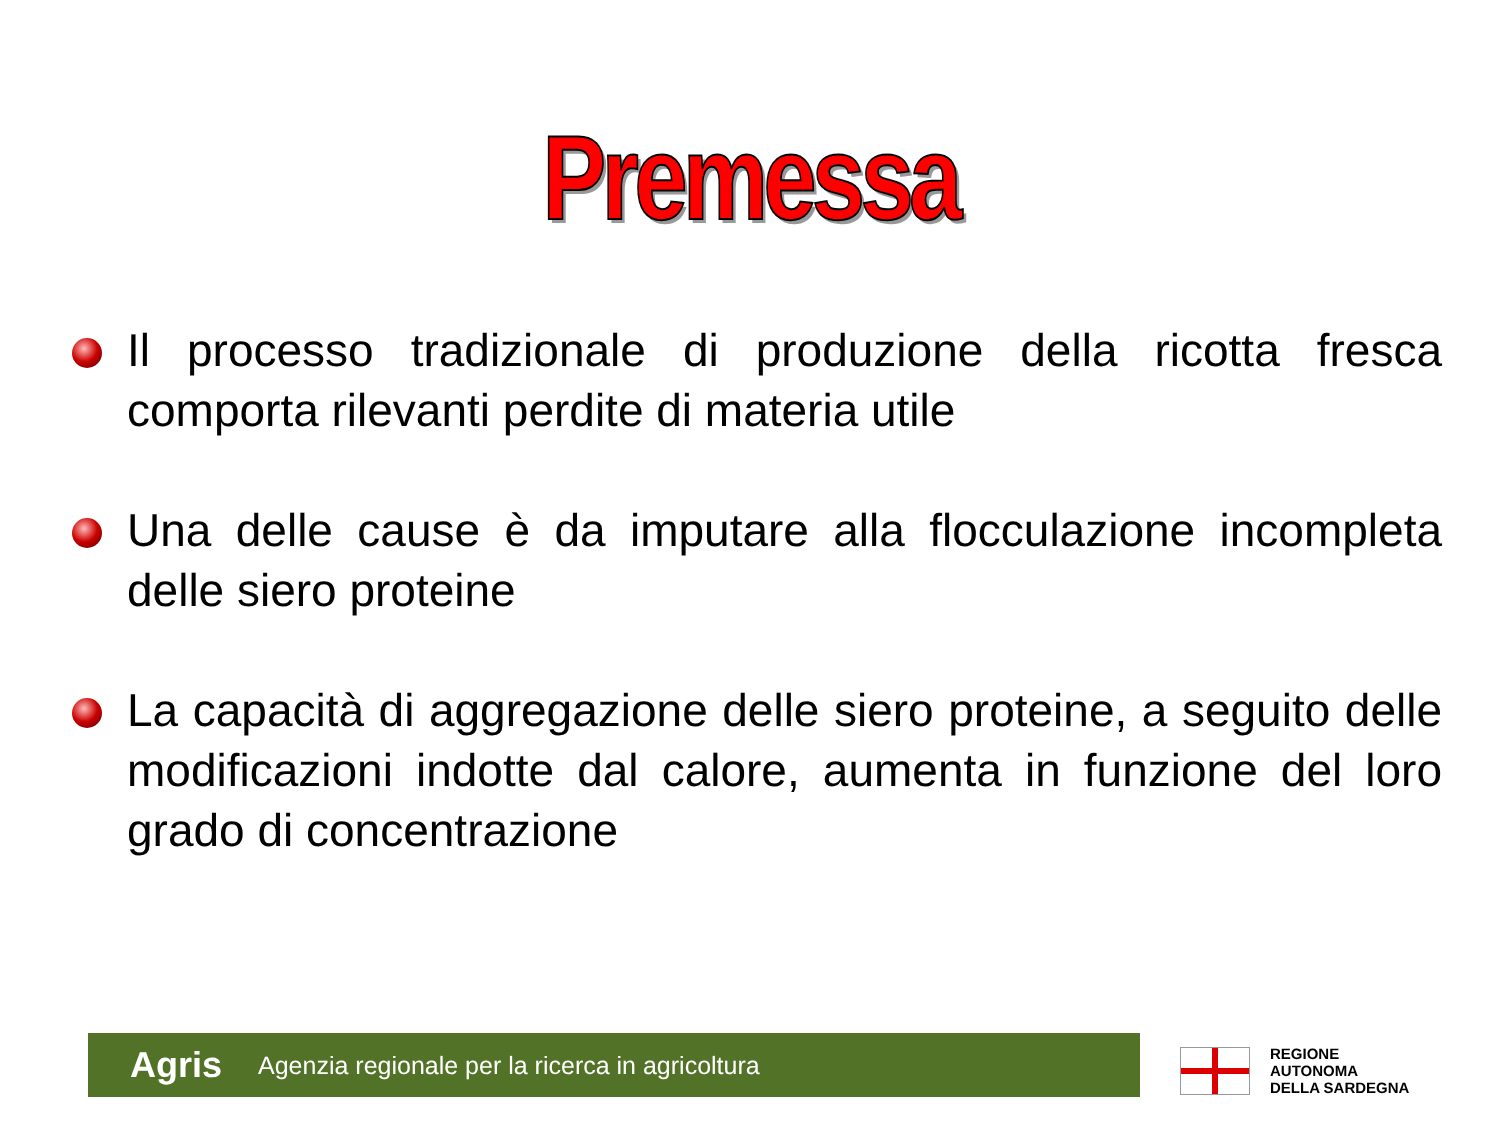Premessa
Il processo tradizionale di produzione della ricotta fresca comporta rilevanti perdite di materia utile
Una delle cause è da imputare alla flocculazione incompleta delle siero proteine
La capacità di aggregazione delle siero proteine, a seguito delle modificazioni indotte dal calore, aumenta in funzione del loro grado di concentrazione
Agris Agenzia regionale per la ricerca in agricoltura
REGIONE
AUTONOMA
DELLA SARDEGNA